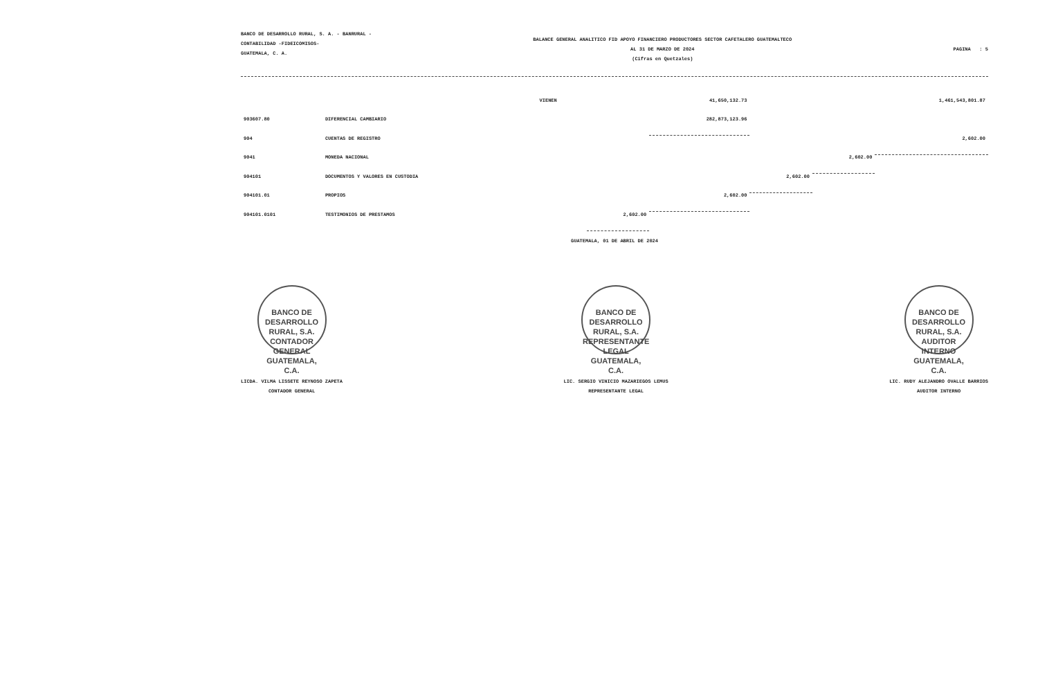BANCO DE DESARROLLO RURAL, S. A. - BANRURAL -
CONTABILIDAD -FIDEICOMISOS-
GUATEMALA, C. A.
BALANCE GENERAL ANALITICO FID APOYO FINANCIERO PRODUCTORES SECTOR CAFETALERO GUATEMALTECO
AL 31 DE MARZO DE 2024
(Cifras en Quetzales)
PAGINA : 5
| | | VIENEN | | 41,650,132.73 | | | 1,461,543,801.87 |
| 903607.80 | DIFERENCIAL CAMBIARIO | | | 282,873,123.96 | | | |
| 904 | CUENTAS DE REGISTRO | | | | | | 2,602.00 |
| 9041 | MONEDA NACIONAL | | | | | 2,602.00 | |
| 904101 | DOCUMENTOS Y VALORES EN CUSTODIA | | | | 2,602.00 | | |
| 904101.01 | PROPIOS | | | 2,602.00 | | | |
| 904101.0101 | TESTIMONIOS DE PRESTAMOS | | 2,602.00 | | | | |
GUATEMALA, 01 DE ABRIL DE 2024
BANCO DE DESARROLLO RURAL, S.A.
CONTADOR GENERAL
GUATEMALA, C.A.
LICDA. VILMA LISSETE REYNOSO ZAPETA
CONTADOR GENERAL
BANCO DE DESARROLLO RURAL, S.A.
REPRESENTANTE LEGAL
GUATEMALA, C.A.
LIC. SERGIO VINICIO MAZARIEGOS LEMUS
REPRESENTANTE LEGAL
BANCO DE DESARROLLO RURAL, S.A.
AUDITOR INTERNO
GUATEMALA, C.A.
LIC. RUDY ALEJANDRO OVALLE BARRIOS
AUDITOR INTERNO